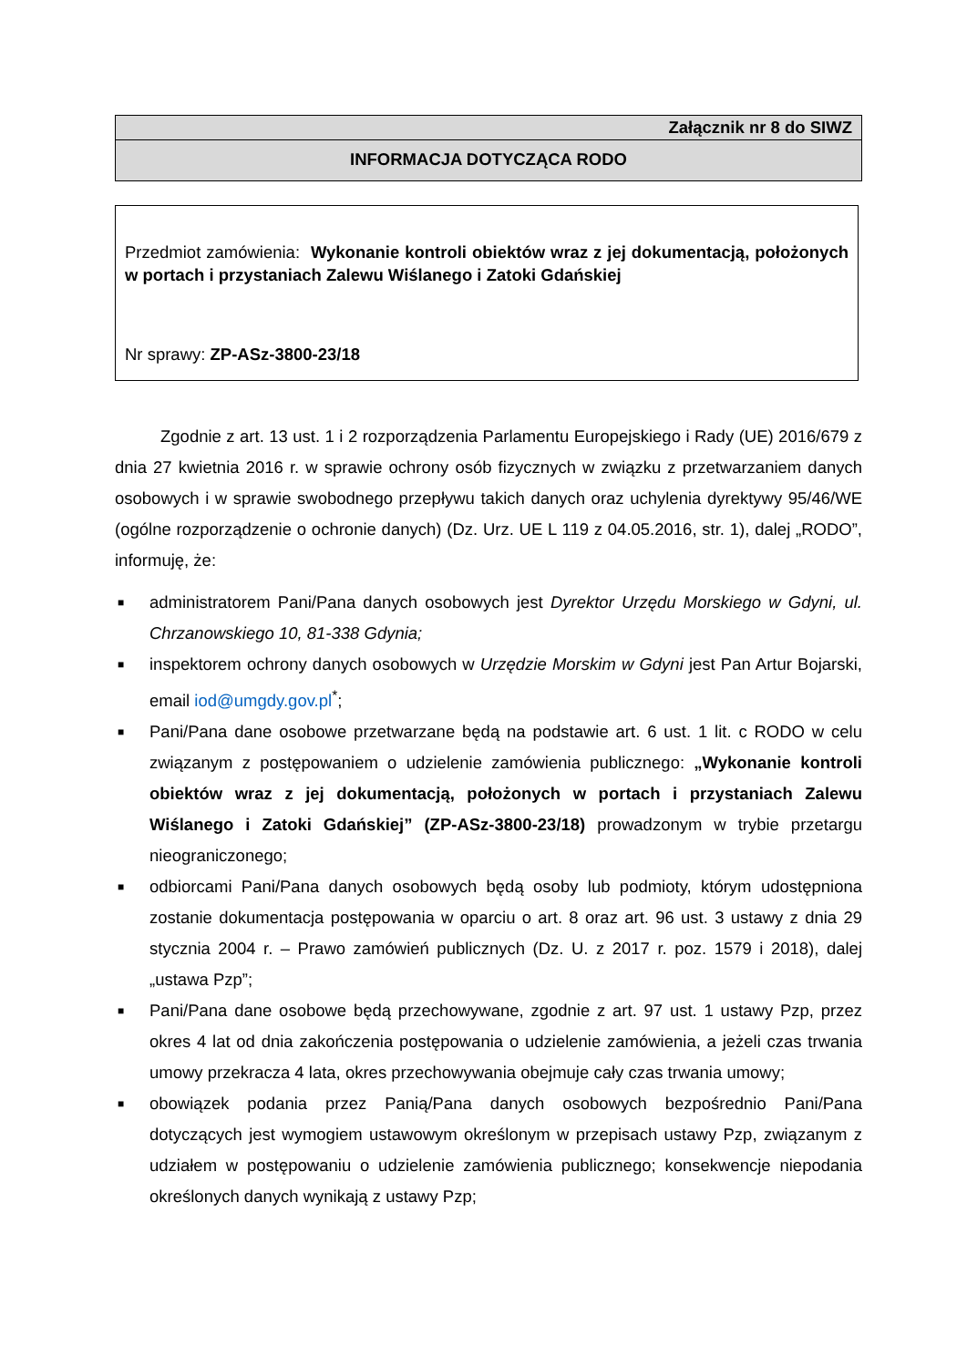Załącznik nr 8 do SIWZ
INFORMACJA DOTYCZĄCA RODO
Przedmiot zamówienia: Wykonanie kontroli obiektów wraz z jej dokumentacją, położonych w portach i przystaniach Zalewu Wiślanego i Zatoki Gdańskiej
Nr sprawy: ZP-ASz-3800-23/18
Zgodnie z art. 13 ust. 1 i 2 rozporządzenia Parlamentu Europejskiego i Rady (UE) 2016/679 z dnia 27 kwietnia 2016 r. w sprawie ochrony osób fizycznych w związku z przetwarzaniem danych osobowych i w sprawie swobodnego przepływu takich danych oraz uchylenia dyrektywy 95/46/WE (ogólne rozporządzenie o ochronie danych) (Dz. Urz. UE L 119 z 04.05.2016, str. 1), dalej „RODO”, informuję, że:
■ administratorem Pani/Pana danych osobowych jest Dyrektor Urzędu Morskiego w Gdyni, ul. Chrzanowskiego 10, 81-338 Gdynia;
■ inspektorem ochrony danych osobowych w Urzędzie Morskim w Gdyni jest Pan Artur Bojarski, email iod@umgdy.gov.pl<sup>*</sup>;
■ Pani/Pana dane osobowe przetwarzane będą na podstawie art. 6 ust. 1 lit. c RODO w celu związanym z postępowaniem o udzielenie zamówienia publicznego: „Wykonanie kontroli obiektów wraz z jej dokumentacją, położonych w portach i przystaniach Zalewu Wiślanego i Zatoki Gdańskiej” (ZP-ASz-3800-23/18) prowadzonym w trybie przetargu nieograniczonego;
■ odbiorcami Pani/Pana danych osobowych będą osoby lub podmioty, którym udostępniona zostanie dokumentacja postępowania w oparciu o art. 8 oraz art. 96 ust. 3 ustawy z dnia 29 stycznia 2004 r. – Prawo zamówień publicznych (Dz. U. z 2017 r. poz. 1579 i 2018), dalej „ustawa Pzp”;
■ Pani/Pana dane osobowe będą przechowywane, zgodnie z art. 97 ust. 1 ustawy Pzp, przez okres 4 lat od dnia zakończenia postępowania o udzielenie zamówienia, a jeżeli czas trwania umowy przekracza 4 lata, okres przechowywania obejmuje cały czas trwania umowy;
■ obowiązek podania przez Panią/Pana danych osobowych bezpośrednio Pani/Pana dotyczących jest wymogiem ustawowym określonym w przepisach ustawy Pzp, związanym z udziałem w postępowaniu o udzielenie zamówienia publicznego; konsekwencje niepodania określonych danych wynikają z ustawy Pzp;